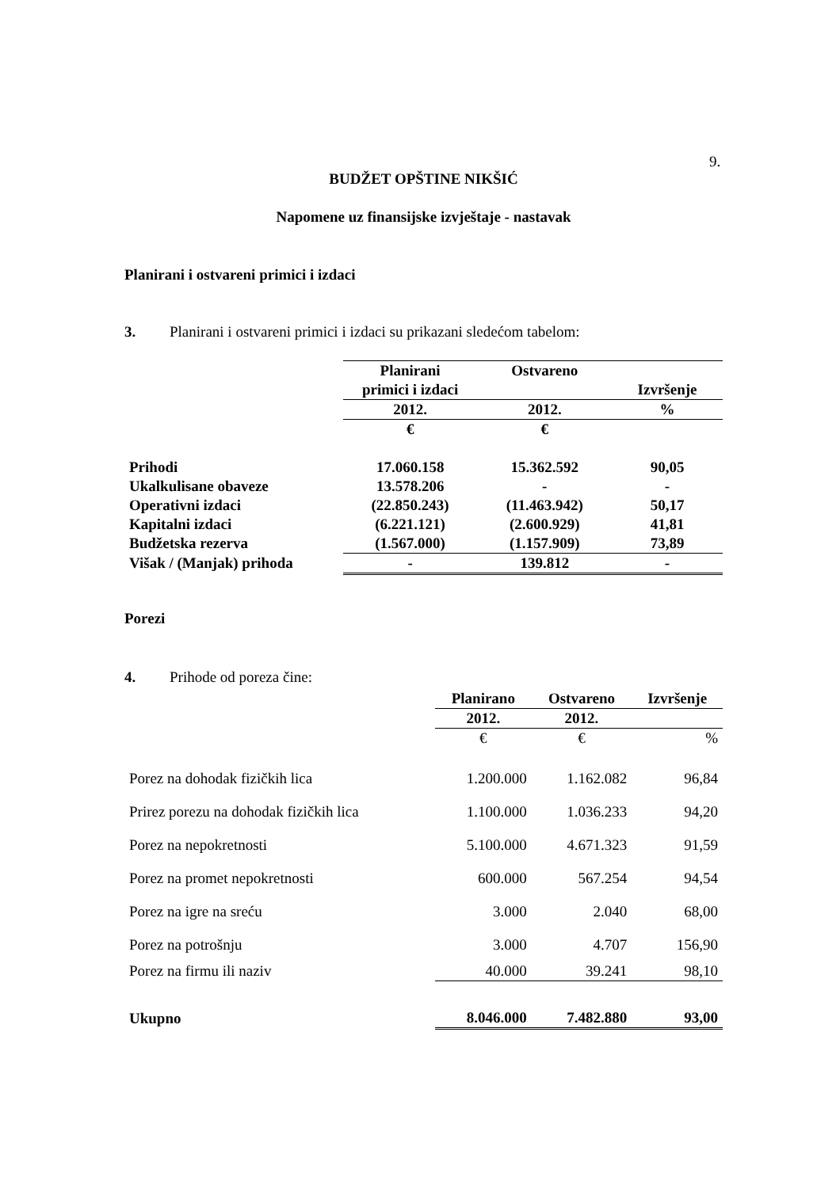9.
BUDŽET OPŠTINE NIKŠIĆ
Napomene uz finansijske izvještaje - nastavak
Planirani i ostvareni primici i izdaci
3. Planirani i ostvareni primici i izdaci su prikazani sledećom tabelom:
| | Planirani primici i izdaci | Ostvareno | Izvršenje |
| | 2012. | 2012. | % |
| | € | € | |
| Prihodi | 17.060.158 | 15.362.592 | 90,05 |
| Ukalkulisane obaveze | 13.578.206 | - | - |
| Operativni izdaci | (22.850.243) | (11.463.942) | 50,17 |
| Kapitalni izdaci | (6.221.121) | (2.600.929) | 41,81 |
| Budžetska rezerva | (1.567.000) | (1.157.909) | 73,89 |
| Višak / (Manjak) prihoda | - | 139.812 | - |
Porezi
4. Prihode od poreza čine:
| | Planirano | Ostvareno | Izvršenje |
| | 2012. | 2012. | |
| | € | € | % |
| Porez na dohodak fizičkih lica | 1.200.000 | 1.162.082 | 96,84 |
| Prirez porezu na dohodak fizičkih lica | 1.100.000 | 1.036.233 | 94,20 |
| Porez na nepokretnosti | 5.100.000 | 4.671.323 | 91,59 |
| Porez na promet nepokretnosti | 600.000 | 567.254 | 94,54 |
| Porez na igre na sreću | 3.000 | 2.040 | 68,00 |
| Porez na potrošnju | 3.000 | 4.707 | 156,90 |
| Porez na firmu ili naziv | 40.000 | 39.241 | 98,10 |
| Ukupno | 8.046.000 | 7.482.880 | 93,00 |